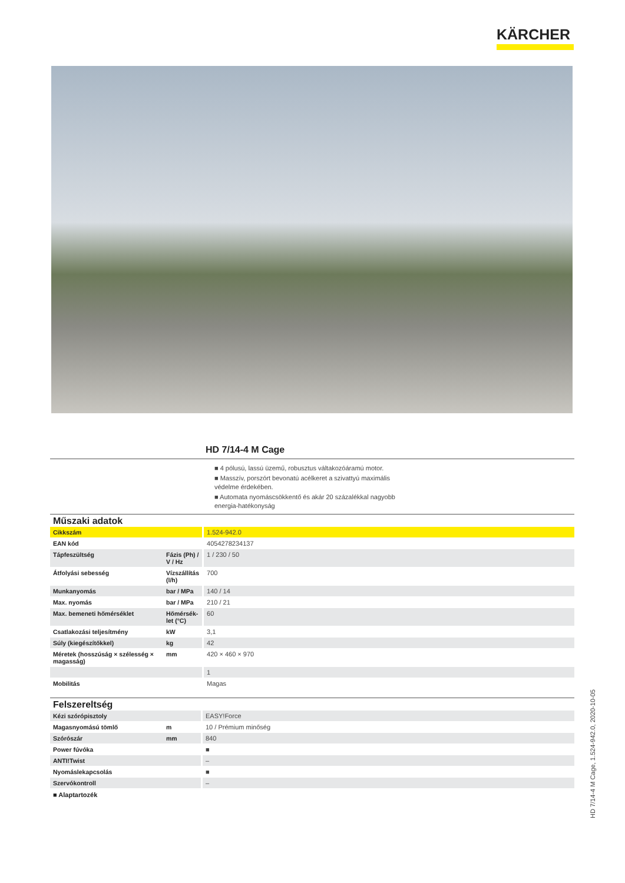KÄRCHER
HD 7/14-4 M Cage
■ 4 pólusú, lassú üzemű, robusztus váltakozóáramú motor.
■ Masszív, porszórt bevonatú acélkeret a szivattyú maximális védelme érdekében.
■ Automata nyomáscsökkentő és akár 20 százalékkal nagyobb energia-hatékonyság
Műszaki adatok
| Cikkszám | | 1.524-942.0 |
| EAN kód | | 4054278234137 |
| Tápfeszültség | Fázis (Ph) / V / Hz | 1 / 230 / 50 |
| Átfolyási sebesség | Vízszállítás (l/h) | 700 |
| Munkanyomás | bar / MPa | 140 / 14 |
| Max. nyomás | bar / MPa | 210 / 21 |
| Max. bemeneti hőmérséklet | Hőmérsék-let (°C) | 60 |
| Csatlakozási teljesítmény | kW | 3,1 |
| Súly (kiegészítőkkel) | kg | 42 |
| Méretek (hosszúság × szélesség × magasság) | mm | 420 × 460 × 970 |
| | | 1 |
| Mobilitás | | Magas |
Felszereltség
| Kézi szórópisztoly | | EASY!Force |
| Magasnyomású tömlő | m | 10 / Prémium minőség |
| Szórószár | mm | 840 |
| Power fúvóka | | ■ |
| ANTI!Twist | | – |
| Nyomáslekapcsolás | | ■ |
| Szervókontroll | | – |
■ Alaptartozék
HD 7/14-4 M Cage, 1.524-942.0, 2020-10-05